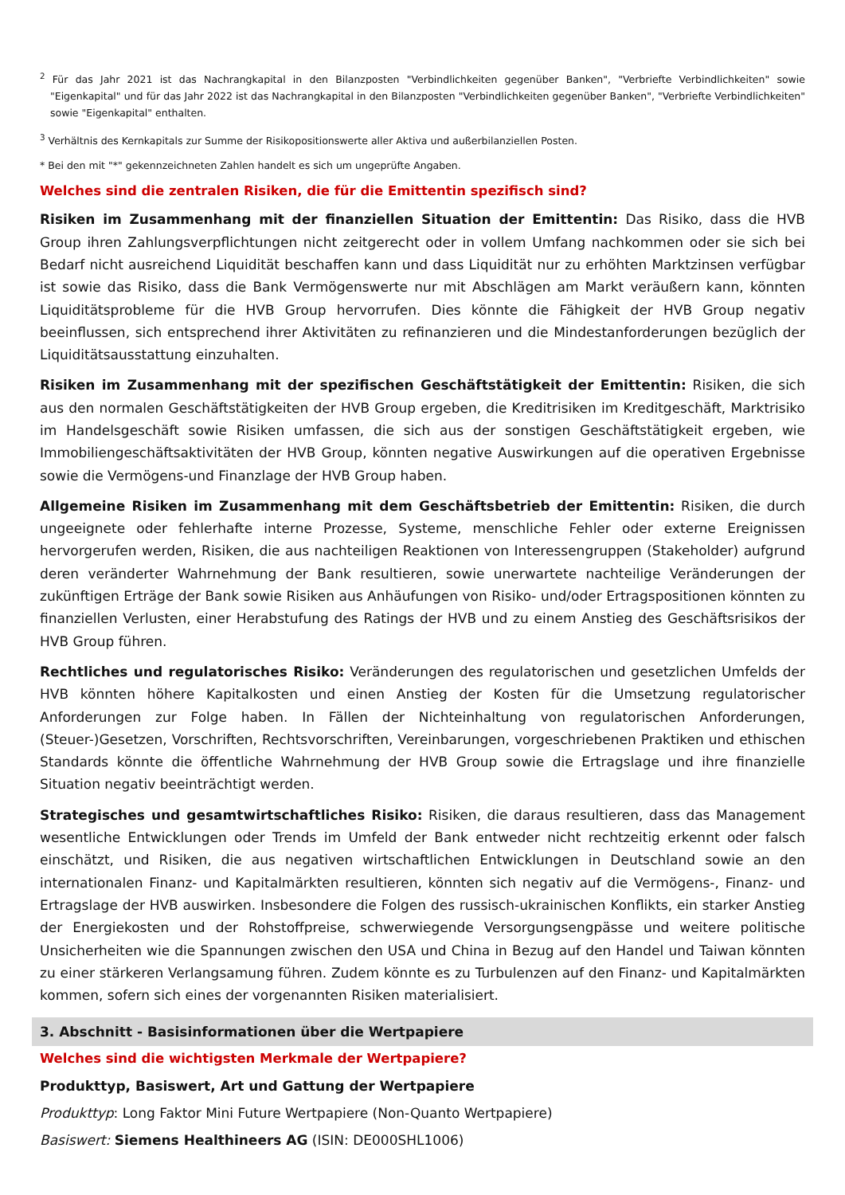<sup>2</sup> Für das Jahr 2021 ist das Nachrangkapital in den Bilanzposten "Verbindlichkeiten gegenüber Banken", "Verbriefte Verbindlichkeiten" sowie "Eigenkapital" und für das Jahr 2022 ist das Nachrangkapital in den Bilanzposten "Verbindlichkeiten gegenüber Banken", "Verbriefte Verbindlichkeiten" sowie "Eigenkapital" enthalten.
<sup>3</sup> Verhältnis des Kernkapitals zur Summe der Risikopositionswerte aller Aktiva und außerbilanziellen Posten.
* Bei den mit "*" gekennzeichneten Zahlen handelt es sich um ungeprüfte Angaben.
Welches sind die zentralen Risiken, die für die Emittentin spezifisch sind?
Risiken im Zusammenhang mit der finanziellen Situation der Emittentin: Das Risiko, dass die HVB Group ihren Zahlungsverpflichtungen nicht zeitgerecht oder in vollem Umfang nachkommen oder sie sich bei Bedarf nicht ausreichend Liquidität beschaffen kann und dass Liquidität nur zu erhöhten Marktzinsen verfügbar ist sowie das Risiko, dass die Bank Vermögenswerte nur mit Abschlägen am Markt veräußern kann, könnten Liquiditätsprobleme für die HVB Group hervorrufen. Dies könnte die Fähigkeit der HVB Group negativ beeinflussen, sich entsprechend ihrer Aktivitäten zu refinanzieren und die Mindestanforderungen bezüglich der Liquiditätsausstattung einzuhalten.
Risiken im Zusammenhang mit der spezifischen Geschäftstätigkeit der Emittentin: Risiken, die sich aus den normalen Geschäftstätigkeiten der HVB Group ergeben, die Kreditrisiken im Kreditgeschäft, Marktrisiko im Handelsgeschäft sowie Risiken umfassen, die sich aus der sonstigen Geschäftstätigkeit ergeben, wie Immobiliengeschäftsaktivitäten der HVB Group, könnten negative Auswirkungen auf die operativen Ergebnisse sowie die Vermögens-und Finanzlage der HVB Group haben.
Allgemeine Risiken im Zusammenhang mit dem Geschäftsbetrieb der Emittentin: Risiken, die durch ungeeignete oder fehlerhafte interne Prozesse, Systeme, menschliche Fehler oder externe Ereignissen hervorgerufen werden, Risiken, die aus nachteiligen Reaktionen von Interessengruppen (Stakeholder) aufgrund deren veränderter Wahrnehmung der Bank resultieren, sowie unerwartete nachteilige Veränderungen der zukünftigen Erträge der Bank sowie Risiken aus Anhäufungen von Risiko- und/oder Ertragspositionen könnten zu finanziellen Verlusten, einer Herabstufung des Ratings der HVB und zu einem Anstieg des Geschäftsrisikos der HVB Group führen.
Rechtliches und regulatorisches Risiko: Veränderungen des regulatorischen und gesetzlichen Umfelds der HVB könnten höhere Kapitalkosten und einen Anstieg der Kosten für die Umsetzung regulatorischer Anforderungen zur Folge haben. In Fällen der Nichteinhaltung von regulatorischen Anforderungen, (Steuer-)Gesetzen, Vorschriften, Rechtsvorschriften, Vereinbarungen, vorgeschriebenen Praktiken und ethischen Standards könnte die öffentliche Wahrnehmung der HVB Group sowie die Ertragslage und ihre finanzielle Situation negativ beeinträchtigt werden.
Strategisches und gesamtwirtschaftliches Risiko: Risiken, die daraus resultieren, dass das Management wesentliche Entwicklungen oder Trends im Umfeld der Bank entweder nicht rechtzeitig erkennt oder falsch einschätzt, und Risiken, die aus negativen wirtschaftlichen Entwicklungen in Deutschland sowie an den internationalen Finanz- und Kapitalmärkten resultieren, könnten sich negativ auf die Vermögens-, Finanz- und Ertragslage der HVB auswirken. Insbesondere die Folgen des russisch-ukrainischen Konflikts, ein starker Anstieg der Energiekosten und der Rohstoffpreise, schwerwiegende Versorgungsengpässe und weitere politische Unsicherheiten wie die Spannungen zwischen den USA und China in Bezug auf den Handel und Taiwan könnten zu einer stärkeren Verlangsamung führen. Zudem könnte es zu Turbulenzen auf den Finanz- und Kapitalmärkten kommen, sofern sich eines der vorgenannten Risiken materialisiert.
3. Abschnitt - Basisinformationen über die Wertpapiere
Welches sind die wichtigsten Merkmale der Wertpapiere?
Produkttyp, Basiswert, Art und Gattung der Wertpapiere
Produkttyp: Long Faktor Mini Future Wertpapiere (Non-Quanto Wertpapiere)
Basiswert: Siemens Healthineers AG (ISIN: DE000SHL1006)